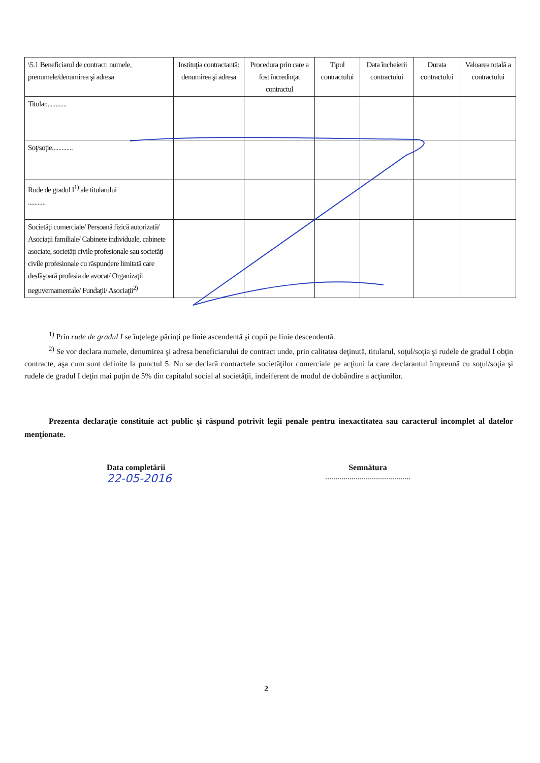| \5.1 Beneficiarul de contract: numele, prenumele/denumirea şi adresa | Instituţia contractantă: denumirea şi adresa | Procedura prin care a fost încredinţat contractul | Tipul contractului | Data încheierii contractului | Durata contractului | Valoarea totală a contractului |
| --- | --- | --- | --- | --- | --- | --- |
| Titular............. | | | | | | |
| Soţ/soţie............. | | | | | | |
| Rude de gradul I<sup>1)</sup> ale titularului ........... | | | | | | |
| Societăţi comerciale/ Persoană fizică autorizată/ Asociaţii familiale/ Cabinete individuale, cabinete asociate, societăţi civile profesionale sau societăţi civile profesionale cu răspundere limitată care desfăşoară profesia de avocat/ Organizaţii neguvernamentale/ Fundaţii/ Asociaţii<sup>2)</sup> | | | | | | |
<sup>1)</sup> Prin rude de gradul I se înţelege părinţi pe linie ascendentă şi copii pe linie descendentă.
<sup>2)</sup> Se vor declara numele, denumirea şi adresa beneficiarului de contract unde, prin calitatea deţinută, titularul, soţul/soţia şi rudele de gradul I obţin contracte, aşa cum sunt definite la punctul 5. Nu se declară contractele societăţilor comerciale pe acţiuni la care declarantul împreună cu soţul/soţia şi rudele de gradul I deţin mai puţin de 5% din capitalul social al societăţii, indeiferent de modul de dobândire a acţiunilor.
Prezenta declaraţie constituie act public şi răspund potrivit legii penale pentru inexactitatea sau caracterul incomplet al datelor menţionate.
Data completării
22-05-2016
Semnătura
..........................................
2